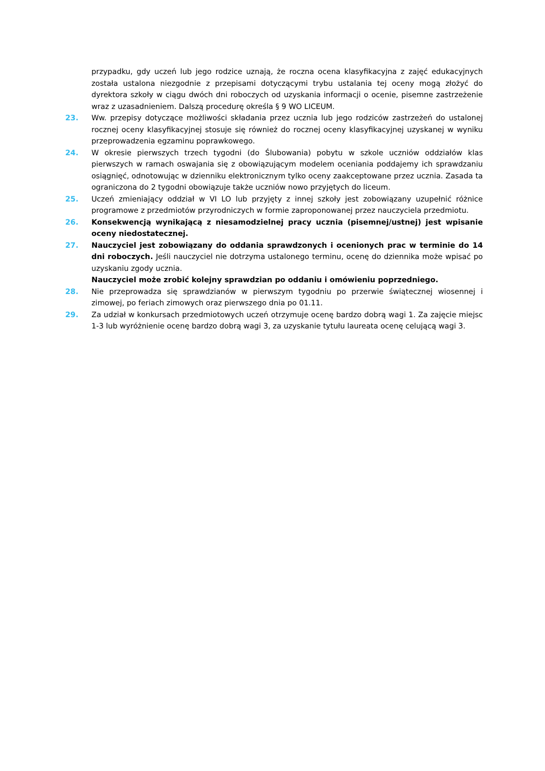przypadku, gdy uczeń lub jego rodzice uznają, że roczna ocena klasyfikacyjna z zajęć edukacyjnych została ustalona niezgodnie z przepisami dotyczącymi trybu ustalania tej oceny mogą złożyć do dyrektora szkoły w ciągu dwóch dni roboczych od uzyskania informacji o ocenie, pisemne zastrzeżenie wraz z uzasadnieniem. Dalszą procedurę określa § 9 WO LICEUM.
23. Ww. przepisy dotyczące możliwości składania przez ucznia lub jego rodziców zastrzeżeń do ustalonej rocznej oceny klasyfikacyjnej stosuje się również do rocznej oceny klasyfikacyjnej uzyskanej w wyniku przeprowadzenia egzaminu poprawkowego.
24. W okresie pierwszych trzech tygodni (do Ślubowania) pobytu w szkole uczniów oddziałów klas pierwszych w ramach oswajania się z obowiązującym modelem oceniania poddajemy ich sprawdzaniu osiągnięć, odnotowując w dzienniku elektronicznym tylko oceny zaakceptowane przez ucznia. Zasada ta ograniczona do 2 tygodni obowiązuje także uczniów nowo przyjętych do liceum.
25. Uczeń zmieniający oddział w VI LO lub przyjęty z innej szkoły jest zobowiązany uzupełnić różnice programowe z przedmiotów przyrodniczych w formie zaproponowanej przez nauczyciela przedmiotu.
26. Konsekwencją wynikającą z niesamodzielnej pracy ucznia (pisemnej/ustnej) jest wpisanie oceny niedostatecznej.
27. Nauczyciel jest zobowiązany do oddania sprawdzonych i ocenionych prac w terminie do 14 dni roboczych. Jeśli nauczyciel nie dotrzyma ustalonego terminu, ocenę do dziennika może wpisać po uzyskaniu zgody ucznia.
Nauczyciel może zrobić kolejny sprawdzian po oddaniu i omówieniu poprzedniego.
28. Nie przeprowadza się sprawdzianów w pierwszym tygodniu po przerwie świątecznej wiosennej i zimowej, po feriach zimowych oraz pierwszego dnia po 01.11.
29. Za udział w konkursach przedmiotowych uczeń otrzymuje ocenę bardzo dobrą wagi 1. Za zajęcie miejsc 1-3 lub wyróżnienie ocenę bardzo dobrą wagi 3, za uzyskanie tytułu laureata ocenę celującą wagi 3.